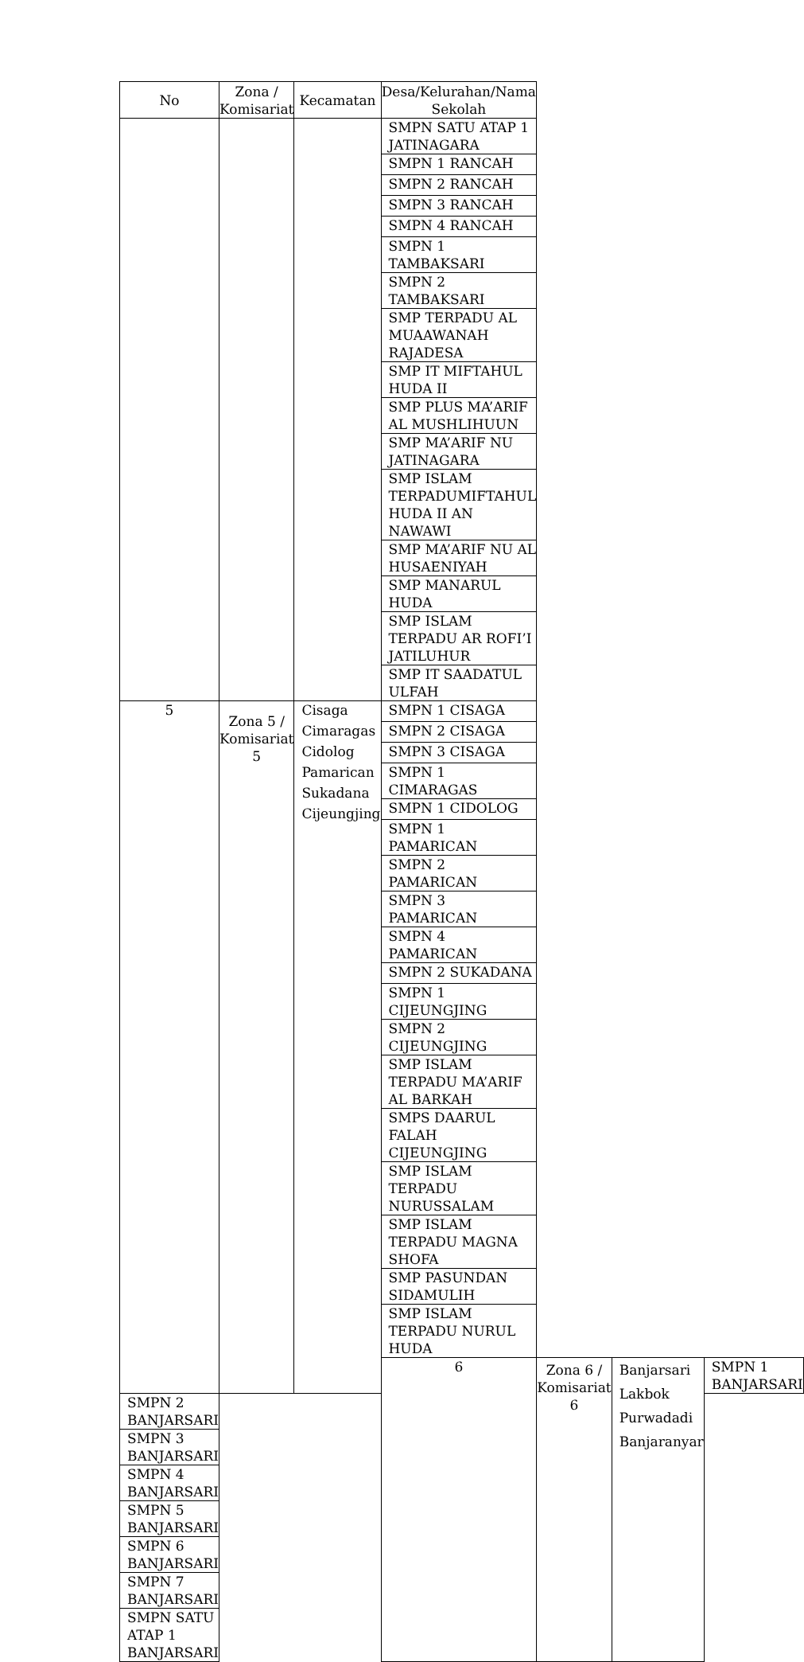| No | Zona / Komisariat | Kecamatan | Desa/Kelurahan/Nama Sekolah | | | |
| --- | --- | --- | --- | --- | --- | --- |
| | | | SMPN SATU ATAP 1 JATINAGARA | | | |
| | | | SMPN 1 RANCAH | | | |
| | | | SMPN 2 RANCAH | | | |
| | | | SMPN 3 RANCAH | | | |
| | | | SMPN 4 RANCAH | | | |
| | | | SMPN 1 TAMBAKSARI | | | |
| | | | SMPN 2 TAMBAKSARI | | | |
| | | | SMP TERPADU AL MUAAWANAH RAJADESA | | | |
| | | | SMP IT MIFTAHUL HUDA II | | | |
| | | | SMP PLUS MA’ARIF AL MUSHLIHUUN | | | |
| | | | SMP MA’ARIF NU JATINAGARA | | | |
| | | | SMP ISLAM TERPADUMIFTAHUL HUDA II AN NAWAWI | | | |
| | | | SMP MA’ARIF NU AL HUSAENIYAH | | | |
| | | | SMP MANARUL HUDA | | | |
| | | | SMP ISLAM TERPADU AR ROFI’I JATILUHUR | | | |
| | | | SMP IT SAADATUL ULFAH | | | |
| 5 | Zona 5 / Komisariat 5 | Cisaga Cimaragas Cidolog Pamarican Sukadana Cijeungjing | SMPN 1 CISAGA | | | |
| | | | SMPN 2 CISAGA | | | |
| | | | SMPN 3 CISAGA | | | |
| | | | SMPN 1 CIMARAGAS | | | |
| | | | SMPN 1 CIDOLOG | | | |
| | | | SMPN 1 PAMARICAN | | | |
| | | | SMPN 2 PAMARICAN | | | |
| | | | SMPN 3 PAMARICAN | | | |
| | | | SMPN 4 PAMARICAN | | | |
| | | | SMPN 2 SUKADANA | | | |
| | | | SMPN 1 CIJEUNGJING | | | |
| | | | SMPN 2 CIJEUNGJING | | | |
| | | | SMP ISLAM TERPADU MA’ARIF AL BARKAH | | | |
| | | | SMPS DAARUL FALAH CIJEUNGJING | | | |
| | | | SMP ISLAM TERPADU NURUSSALAM | | | |
| | | | SMP ISLAM TERPADU MAGNA SHOFA | | | |
| | | | SMP PASUNDAN SIDAMULIH | | | |
| | | | SMP ISLAM TERPADU NURUL HUDA | | | |
| | | | 6 | Zona 6 / Komisariat 6 | Banjarsari Lakbok Purwadadi Banjaranyar | SMPN 1 BANJARSARI |
| SMPN 2 BANJARSARI | | | | | | |
| SMPN 3 BANJARSARI | | | | | | |
| SMPN 4 BANJARSARI | | | | | | |
| SMPN 5 BANJARSARI | | | | | | |
| SMPN 6 BANJARSARI | | | | | | |
| SMPN 7 BANJARSARI | | | | | | |
| SMPN SATU ATAP 1 BANJARSARI | | | | | | |